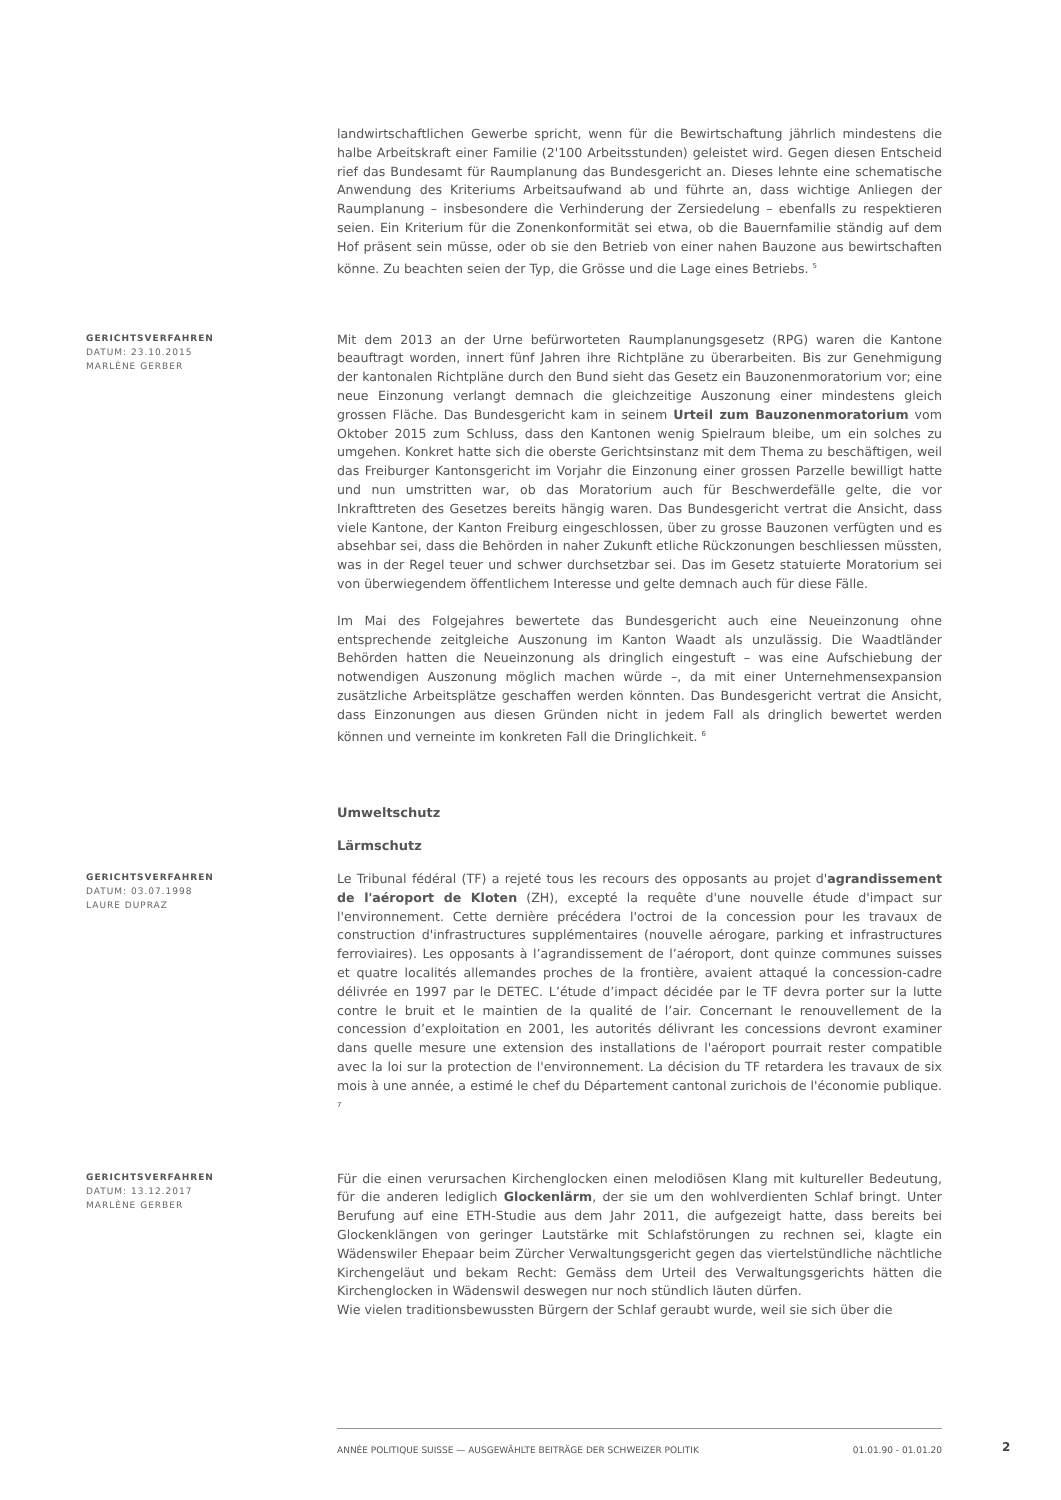landwirtschaftlichen Gewerbe spricht, wenn für die Bewirtschaftung jährlich mindestens die halbe Arbeitskraft einer Familie (2'100 Arbeitsstunden) geleistet wird. Gegen diesen Entscheid rief das Bundesamt für Raumplanung das Bundesgericht an. Dieses lehnte eine schematische Anwendung des Kriteriums Arbeitsaufwand ab und führte an, dass wichtige Anliegen der Raumplanung – insbesondere die Verhinderung der Zersiedelung – ebenfalls zu respektieren seien. Ein Kriterium für die Zonenkonformität sei etwa, ob die Bauernfamilie ständig auf dem Hof präsent sein müsse, oder ob sie den Betrieb von einer nahen Bauzone aus bewirtschaften könne. Zu beachten seien der Typ, die Grösse und die Lage eines Betriebs. <sup>5</sup>
GERICHTSVERFAHREN
DATUM: 23.10.2015
MARLÈNE GERBER
Mit dem 2013 an der Urne befürworteten Raumplanungsgesetz (RPG) waren die Kantone beauftragt worden, innert fünf Jahren ihre Richtpläne zu überarbeiten. Bis zur Genehmigung der kantonalen Richtpläne durch den Bund sieht das Gesetz ein Bauzonenmoratorium vor; eine neue Einzonung verlangt demnach die gleichzeitige Auszonung einer mindestens gleich grossen Fläche. Das Bundesgericht kam in seinem Urteil zum Bauzonenmoratorium vom Oktober 2015 zum Schluss, dass den Kantonen wenig Spielraum bleibe, um ein solches zu umgehen. Konkret hatte sich die oberste Gerichtsinstanz mit dem Thema zu beschäftigen, weil das Freiburger Kantonsgericht im Vorjahr die Einzonung einer grossen Parzelle bewilligt hatte und nun umstritten war, ob das Moratorium auch für Beschwerdefälle gelte, die vor Inkrafttreten des Gesetzes bereits hängig waren. Das Bundesgericht vertrat die Ansicht, dass viele Kantone, der Kanton Freiburg eingeschlossen, über zu grosse Bauzonen verfügten und es absehbar sei, dass die Behörden in naher Zukunft etliche Rückzonungen beschliessen müssten, was in der Regel teuer und schwer durchsetzbar sei. Das im Gesetz statuierte Moratorium sei von überwiegendem öffentlichem Interesse und gelte demnach auch für diese Fälle.
Im Mai des Folgejahres bewertete das Bundesgericht auch eine Neueinzonung ohne entsprechende zeitgleiche Auszonung im Kanton Waadt als unzulässig. Die Waadtländer Behörden hatten die Neueinzonung als dringlich eingestuft – was eine Aufschiebung der notwendigen Auszonung möglich machen würde –, da mit einer Unternehmensexpansion zusätzliche Arbeitsplätze geschaffen werden könnten. Das Bundesgericht vertrat die Ansicht, dass Einzonungen aus diesen Gründen nicht in jedem Fall als dringlich bewertet werden können und verneinte im konkreten Fall die Dringlichkeit. <sup>6</sup>
Umweltschutz
Lärmschutz
GERICHTSVERFAHREN
DATUM: 03.07.1998
LAURE DUPRAZ
Le Tribunal fédéral (TF) a rejeté tous les recours des opposants au projet d'agrandissement de l'aéroport de Kloten (ZH), excepté la requête d'une nouvelle étude d'impact sur l'environnement. Cette dernière précédera l'octroi de la concession pour les travaux de construction d'infrastructures supplémentaires (nouvelle aérogare, parking et infrastructures ferroviaires). Les opposants à l’agrandissement de l’aéroport, dont quinze communes suisses et quatre localités allemandes proches de la frontière, avaient attaqué la concession-cadre délivrée en 1997 par le DETEC. L’étude d’impact décidée par le TF devra porter sur la lutte contre le bruit et le maintien de la qualité de l’air. Concernant le renouvellement de la concession d’exploitation en 2001, les autorités délivrant les concessions devront examiner dans quelle mesure une extension des installations de l'aéroport pourrait rester compatible avec la loi sur la protection de l'environnement. La décision du TF retardera les travaux de six mois à une année, a estimé le chef du Département cantonal zurichois de l'économie publique. <sup>7</sup>
GERICHTSVERFAHREN
DATUM: 13.12.2017
MARLÈNE GERBER
Für die einen verursachen Kirchenglocken einen melodiösen Klang mit kultureller Bedeutung, für die anderen lediglich Glockenlärm, der sie um den wohlverdienten Schlaf bringt. Unter Berufung auf eine ETH-Studie aus dem Jahr 2011, die aufgezeigt hatte, dass bereits bei Glockenklängen von geringer Lautstärke mit Schlafstörungen zu rechnen sei, klagte ein Wädenswiler Ehepaar beim Zürcher Verwaltungsgericht gegen das viertelstündliche nächtliche Kirchengeläut und bekam Recht: Gemäss dem Urteil des Verwaltungsgerichts hätten die Kirchenglocken in Wädenswil deswegen nur noch stündlich läuten dürfen.
Wie vielen traditionsbewussten Bürgern der Schlaf geraubt wurde, weil sie sich über die
ANNÉE POLITIQUE SUISSE — AUSGEWÄHLTE BEITRÄGE DER SCHWEIZER POLITIK 01.01.90 - 01.01.20
2